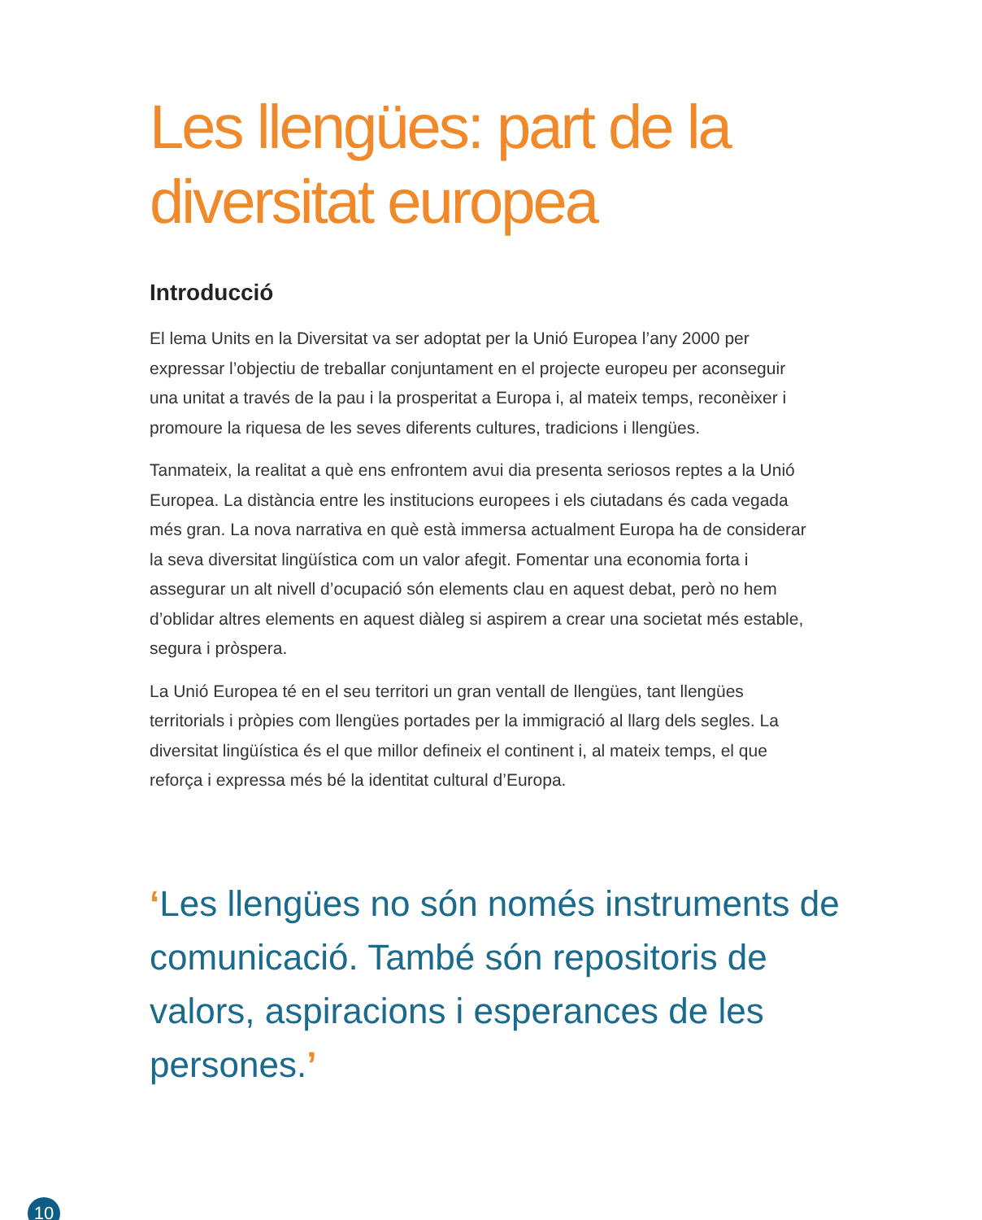Les llengües: part de la diversitat europea
Introducció
El lema Units en la Diversitat va ser adoptat per la Unió Europea l’any 2000 per expressar l’objectiu de treballar conjuntament en el projecte europeu per aconseguir una unitat a través de la pau i la prosperitat a Europa i, al mateix temps, reconèixer i promoure la riquesa de les seves diferents cultures, tradicions i llengües.
Tanmateix, la realitat a què ens enfrontem avui dia presenta seriosos reptes a la Unió Europea. La distància entre les institucions europees i els ciutadans és cada vegada més gran. La nova narrativa en què està immersa actualment Europa ha de considerar la seva diversitat lingüística com un valor afegit. Fomentar una economia forta i assegurar un alt nivell d’ocupació són elements clau en aquest debat, però no hem d’oblidar altres elements en aquest diàleg si aspirem a crear una societat més estable, segura i pròspera.
La Unió Europea té en el seu territori un gran ventall de llengües, tant llengües territorials i pròpies com llengües portades per la immigració al llarg dels segles. La diversitat lingüística és el que millor defineix el continent i, al mateix temps, el que reforça i expressa més bé la identitat cultural d’Europa.
‘Les llengües no són només instruments de comunicació. També són repositoris de valors, aspiracions i esperances de les persones.’
10